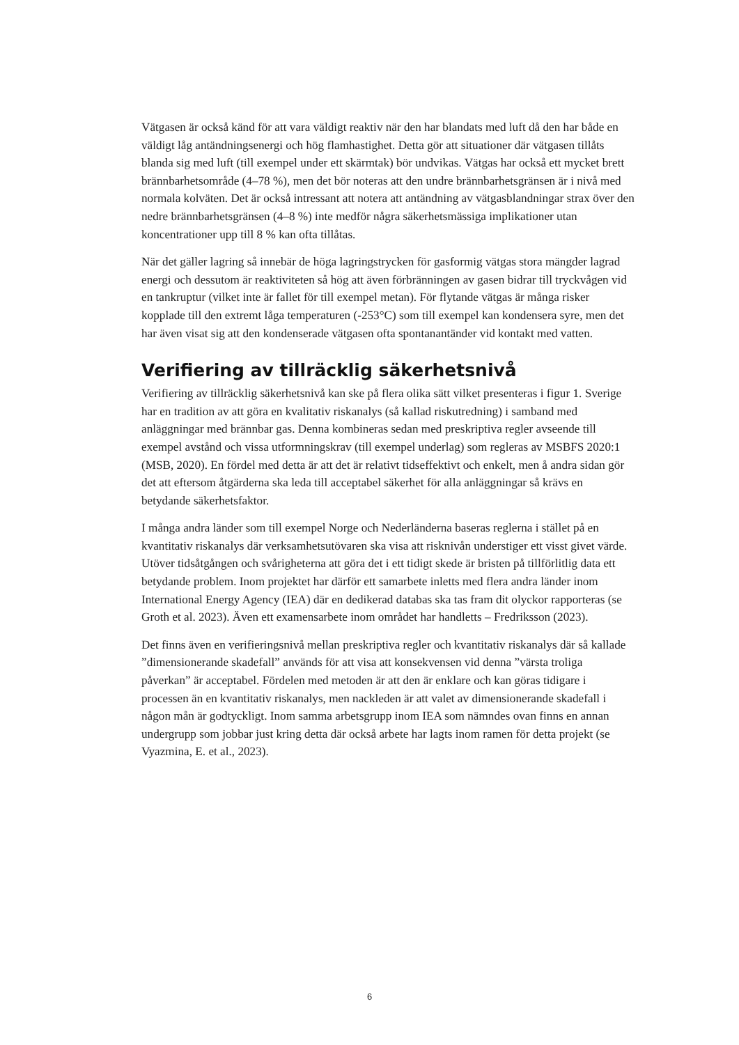Vätgasen är också känd för att vara väldigt reaktiv när den har blandats med luft då den har både en väldigt låg antändningsenergi och hög flamhastighet. Detta gör att situationer där vätgasen tillåts blanda sig med luft (till exempel under ett skärmtak) bör undvikas. Vätgas har också ett mycket brett brännbarhetsområde (4–78 %), men det bör noteras att den undre brännbarhetsgränsen är i nivå med normala kolväten. Det är också intressant att notera att antändning av vätgasblandningar strax över den nedre brännbarhetsgränsen (4–8 %) inte medför några säkerhetsmässiga implikationer utan koncentrationer upp till 8 % kan ofta tillåtas.
När det gäller lagring så innebär de höga lagringstrycken för gasformig vätgas stora mängder lagrad energi och dessutom är reaktiviteten så hög att även förbränningen av gasen bidrar till tryckvågen vid en tankruptur (vilket inte är fallet för till exempel metan). För flytande vätgas är många risker kopplade till den extremt låga temperaturen (-253°C) som till exempel kan kondensera syre, men det har även visat sig att den kondenserade vätgasen ofta spontanantänder vid kontakt med vatten.
Verifiering av tillräcklig säkerhetsnivå
Verifiering av tillräcklig säkerhetsnivå kan ske på flera olika sätt vilket presenteras i figur 1. Sverige har en tradition av att göra en kvalitativ riskanalys (så kallad riskutredning) i samband med anläggningar med brännbar gas. Denna kombineras sedan med preskriptiva regler avseende till exempel avstånd och vissa utformningskrav (till exempel underlag) som regleras av MSBFS 2020:1 (MSB, 2020). En fördel med detta är att det är relativt tidseffektivt och enkelt, men å andra sidan gör det att eftersom åtgärderna ska leda till acceptabel säkerhet för alla anläggningar så krävs en betydande säkerhetsfaktor.
I många andra länder som till exempel Norge och Nederländerna baseras reglerna i stället på en kvantitativ riskanalys där verksamhetsutövaren ska visa att risknivån understiger ett visst givet värde. Utöver tidsåtgången och svårigheterna att göra det i ett tidigt skede är bristen på tillförlitlig data ett betydande problem. Inom projektet har därför ett samarbete inletts med flera andra länder inom International Energy Agency (IEA) där en dedikerad databas ska tas fram dit olyckor rapporteras (se Groth et al. 2023). Även ett examensarbete inom området har handletts – Fredriksson (2023).
Det finns även en verifieringsnivå mellan preskriptiva regler och kvantitativ riskanalys där så kallade ”dimensionerande skadefall” används för att visa att konsekvensen vid denna ”värsta troliga påverkan” är acceptabel. Fördelen med metoden är att den är enklare och kan göras tidigare i processen än en kvantitativ riskanalys, men nackleden är att valet av dimensionerande skadefall i någon mån är godtyckligt. Inom samma arbetsgrupp inom IEA som nämndes ovan finns en annan undergrupp som jobbar just kring detta där också arbete har lagts inom ramen för detta projekt (se Vyazmina, E. et al., 2023).
6